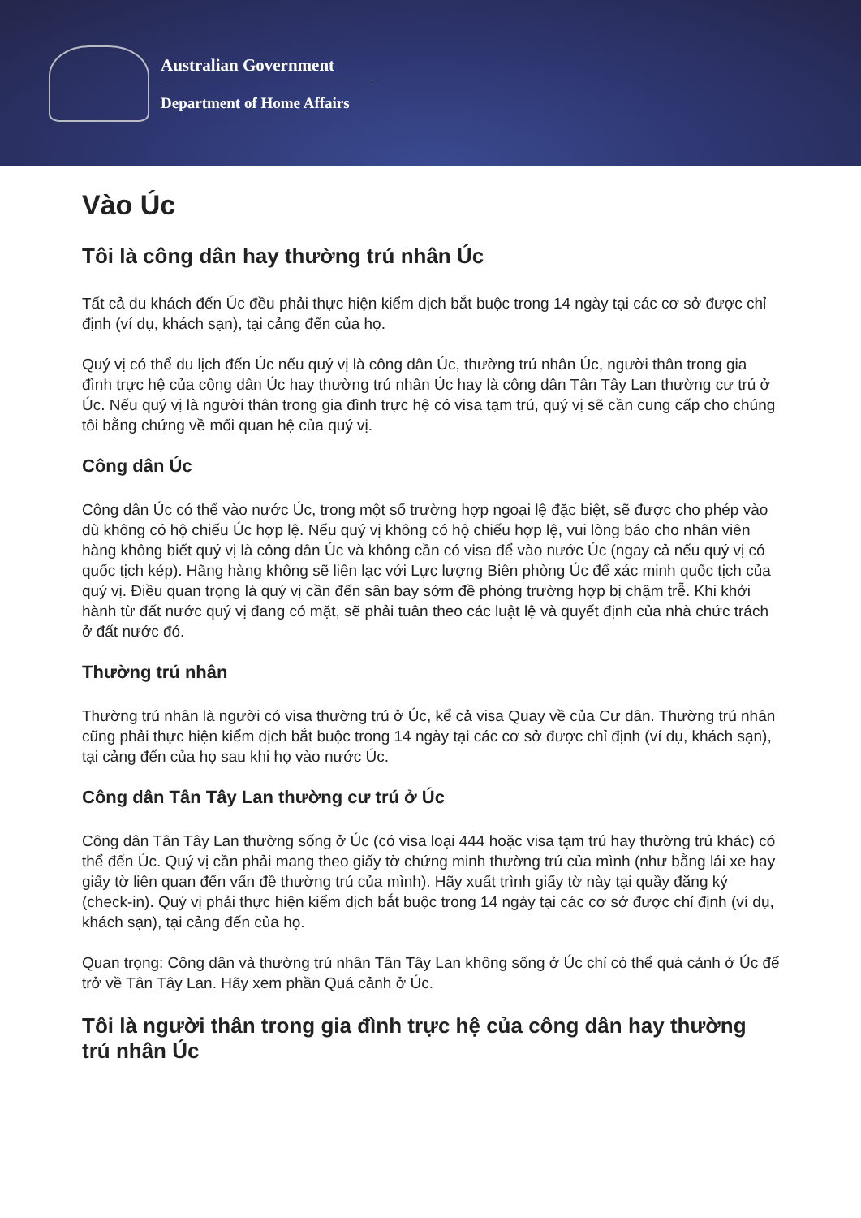Australian Government
Department of Home Affairs
Vào Úc
Tôi là công dân hay thường trú nhân Úc
Tất cả du khách đến Úc đều phải thực hiện kiểm dịch bắt buộc trong 14 ngày tại các cơ sở được chỉ định (ví dụ, khách sạn), tại cảng đến của họ.
Quý vị có thể du lịch đến Úc nếu quý vị là công dân Úc, thường trú nhân Úc, người thân trong gia đình trực hệ của công dân Úc hay thường trú nhân Úc hay là công dân Tân Tây Lan thường cư trú ở Úc. Nếu quý vị là người thân trong gia đình trực hệ có visa tạm trú, quý vị sẽ cần cung cấp cho chúng tôi bằng chứng về mối quan hệ của quý vị.
Công dân Úc
Công dân Úc có thể vào nước Úc, trong một số trường hợp ngoại lệ đặc biệt, sẽ được cho phép vào dù không có hộ chiếu Úc hợp lệ. Nếu quý vị không có hộ chiếu hợp lệ, vui lòng báo cho nhân viên hàng không biết quý vị là công dân Úc và không cần có visa để vào nước Úc (ngay cả nếu quý vị có quốc tịch kép). Hãng hàng không sẽ liên lạc với Lực lượng Biên phòng Úc để xác minh quốc tịch của quý vị. Điều quan trọng là quý vị cần đến sân bay sớm đề phòng trường hợp bị chậm trễ. Khi khởi hành từ đất nước quý vị đang có mặt, sẽ phải tuân theo các luật lệ và quyết định của nhà chức trách ở đất nước đó.
Thường trú nhân
Thường trú nhân là người có visa thường trú ở Úc, kể cả visa Quay về của Cư dân. Thường trú nhân cũng phải thực hiện kiểm dịch bắt buộc trong 14 ngày tại các cơ sở được chỉ định (ví dụ, khách sạn), tại cảng đến của họ sau khi họ vào nước Úc.
Công dân Tân Tây Lan thường cư trú ở Úc
Công dân Tân Tây Lan thường sống ở Úc (có visa loại 444 hoặc visa tạm trú hay thường trú khác) có thể đến Úc. Quý vị cần phải mang theo giấy tờ chứng minh thường trú của mình (như bằng lái xe hay giấy tờ liên quan đến vấn đề thường trú của mình). Hãy xuất trình giấy tờ này tại quầy đăng ký (check-in). Quý vị phải thực hiện kiểm dịch bắt buộc trong 14 ngày tại các cơ sở được chỉ định (ví dụ, khách sạn), tại cảng đến của họ.
Quan trọng: Công dân và thường trú nhân Tân Tây Lan không sống ở Úc chỉ có thể quá cảnh ở Úc để trở về Tân Tây Lan. Hãy xem phần Quá cảnh ở Úc.
Tôi là người thân trong gia đình trực hệ của công dân hay thường trú nhân Úc